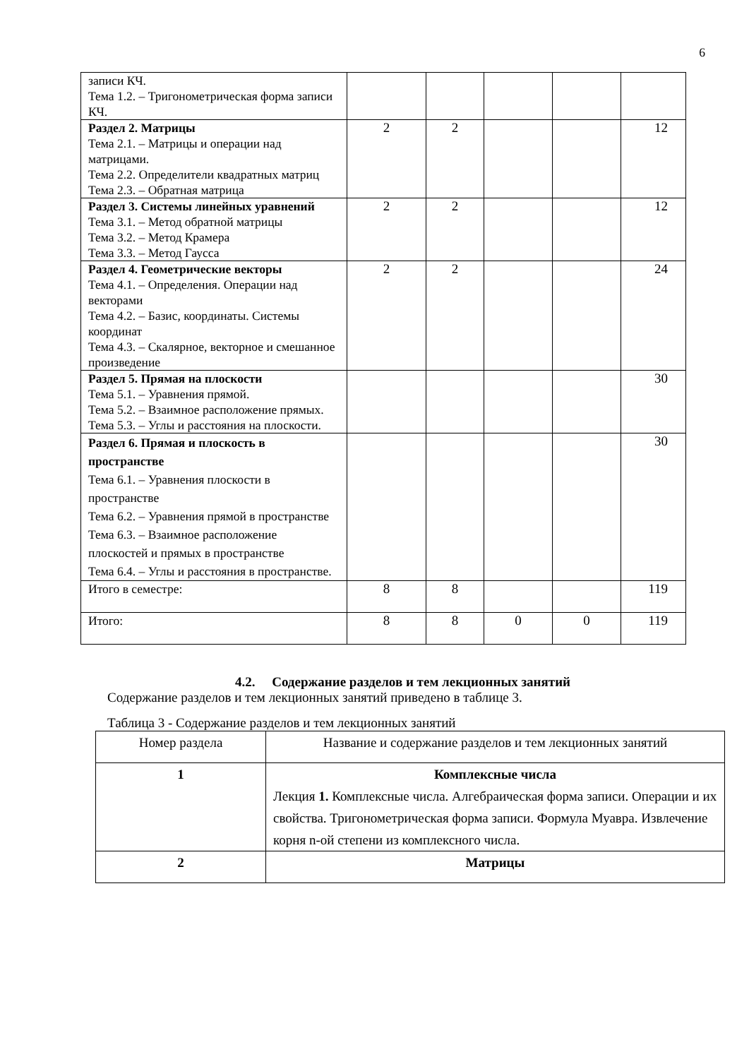6
| записи КЧ. Тема 1.2. – Тригонометрическая форма записи КЧ. | | | | | |
| Раздел 2. Матрицы Тема 2.1. – Матрицы и операции над матрицами. Тема 2.2. Определители квадратных матриц Тема 2.3. – Обратная матрица | 2 | 2 | | | 12 |
| Раздел 3. Системы линейных уравнений Тема 3.1. – Метод обратной матрицы Тема 3.2. – Метод Крамера Тема 3.3. – Метод Гаусса | 2 | 2 | | | 12 |
| Раздел 4. Геометрические векторы Тема 4.1. – Определения. Операции над векторами Тема 4.2. – Базис, координаты. Системы координат Тема 4.3. – Скалярное, векторное и смешанное произведение | 2 | 2 | | | 24 |
| Раздел 5. Прямая на плоскости Тема 5.1. – Уравнения прямой. Тема 5.2. – Взаимное расположение прямых. Тема 5.3. – Углы и расстояния на плоскости. | | | | | 30 |
| Раздел 6. Прямая и плоскость в пространстве Тема 6.1. – Уравнения плоскости в пространстве Тема 6.2. – Уравнения прямой в пространстве Тема 6.3. – Взаимное расположение плоскостей и прямых в пространстве Тема 6.4. – Углы и расстояния в пространстве. | | | | | 30 |
| Итого в семестре: | 8 | 8 | | | 119 |
| Итого: | 8 | 8 | 0 | 0 | 119 |
4.2. Содержание разделов и тем лекционных занятий
Содержание разделов и тем лекционных занятий приведено в таблице 3.
Таблица 3 - Содержание разделов и тем лекционных занятий
| Номер раздела | Название и содержание разделов и тем лекционных занятий |
| 1 | Комплексные числа Лекция 1. Комплексные числа. Алгебраическая форма записи. Операции и их свойства. Тригонометрическая форма записи. Формула Муавра. Извлечение корня n-ой степени из комплексного числа. |
| 2 | Матрицы |